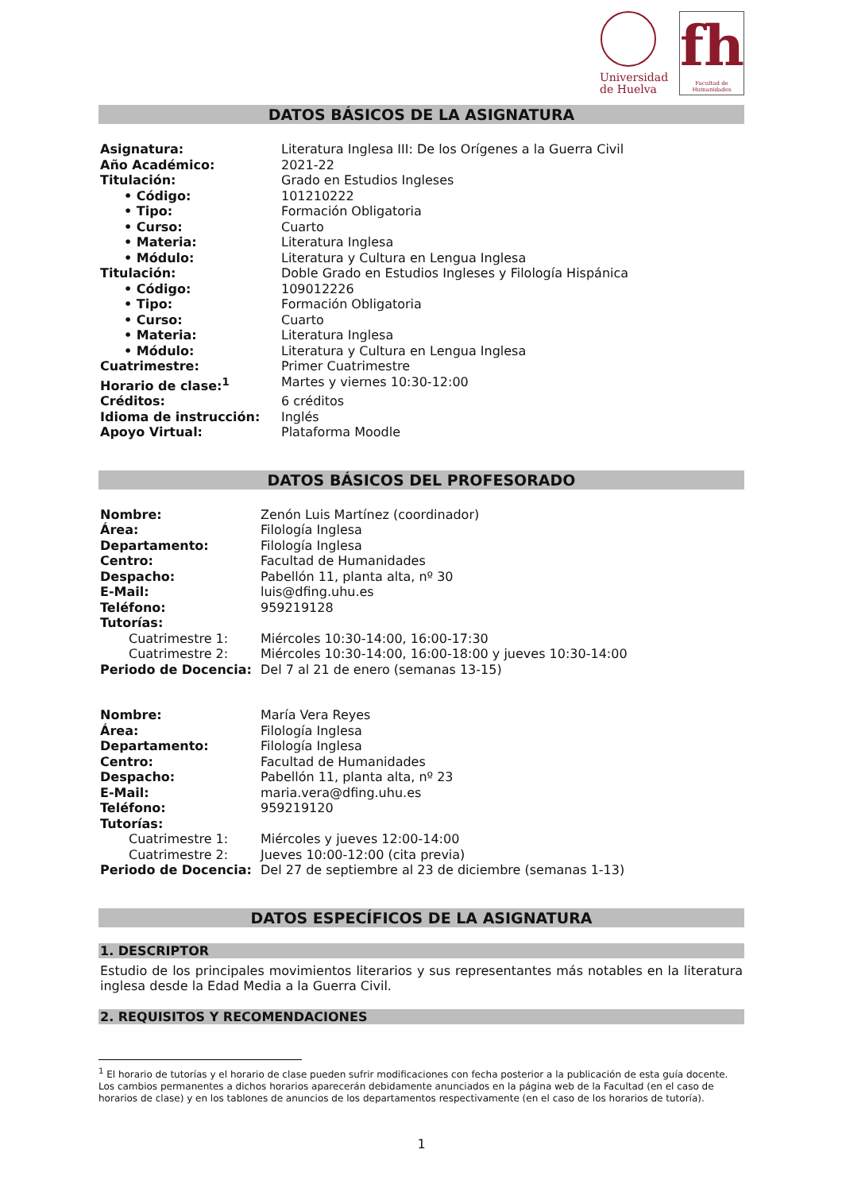Universidad
de Huelva
fh
Facultad de Humanidades
DATOS BÁSICOS DE LA ASIGNATURA
| Asignatura: | Literatura Inglesa III: De los Orígenes a la Guerra Civil |
| Año Académico: | 2021-22 |
| Titulación: | Grado en Estudios Ingleses |
| • Código: | 101210222 |
| • Tipo: | Formación Obligatoria |
| • Curso: | Cuarto |
| • Materia: | Literatura Inglesa |
| • Módulo: | Literatura y Cultura en Lengua Inglesa |
| Titulación: | Doble Grado en Estudios Ingleses y Filología Hispánica |
| • Código: | 109012226 |
| • Tipo: | Formación Obligatoria |
| • Curso: | Cuarto |
| • Materia: | Literatura Inglesa |
| • Módulo: | Literatura y Cultura en Lengua Inglesa |
| Cuatrimestre: | Primer Cuatrimestre |
| Horario de clase:<sup>1</sup> | Martes y viernes 10:30-12:00 |
| Créditos: | 6 créditos |
| Idioma de instrucción: | Inglés |
| Apoyo Virtual: | Plataforma Moodle |
DATOS BÁSICOS DEL PROFESORADO
| Nombre: | Zenón Luis Martínez (coordinador) |
| Área: | Filología Inglesa |
| Departamento: | Filología Inglesa |
| Centro: | Facultad de Humanidades |
| Despacho: | Pabellón 11, planta alta, nº 30 |
| E-Mail: | luis@dfing.uhu.es |
| Teléfono: | 959219128 |
| Tutorías: | |
| Cuatrimestre 1: | Miércoles 10:30-14:00, 16:00-17:30 |
| Cuatrimestre 2: | Miércoles 10:30-14:00, 16:00-18:00 y jueves 10:30-14:00 |
| Periodo de Docencia: | Del 7 al 21 de enero (semanas 13-15) |
| Nombre: | María Vera Reyes |
| Área: | Filología Inglesa |
| Departamento: | Filología Inglesa |
| Centro: | Facultad de Humanidades |
| Despacho: | Pabellón 11, planta alta, nº 23 |
| E-Mail: | maria.vera@dfing.uhu.es |
| Teléfono: | 959219120 |
| Tutorías: | |
| Cuatrimestre 1: | Miércoles y jueves 12:00-14:00 |
| Cuatrimestre 2: | Jueves 10:00-12:00 (cita previa) |
| Periodo de Docencia: | Del 27 de septiembre al 23 de diciembre (semanas 1-13) |
DATOS ESPECÍFICOS DE LA ASIGNATURA
1. DESCRIPTOR
Estudio de los principales movimientos literarios y sus representantes más notables en la literatura inglesa desde la Edad Media a la Guerra Civil.
2. REQUISITOS Y RECOMENDACIONES
<sup>1</sup> El horario de tutorías y el horario de clase pueden sufrir modificaciones con fecha posterior a la publicación de esta guía docente. Los cambios permanentes a dichos horarios aparecerán debidamente anunciados en la página web de la Facultad (en el caso de horarios de clase) y en los tablones de anuncios de los departamentos respectivamente (en el caso de los horarios de tutoría).
1